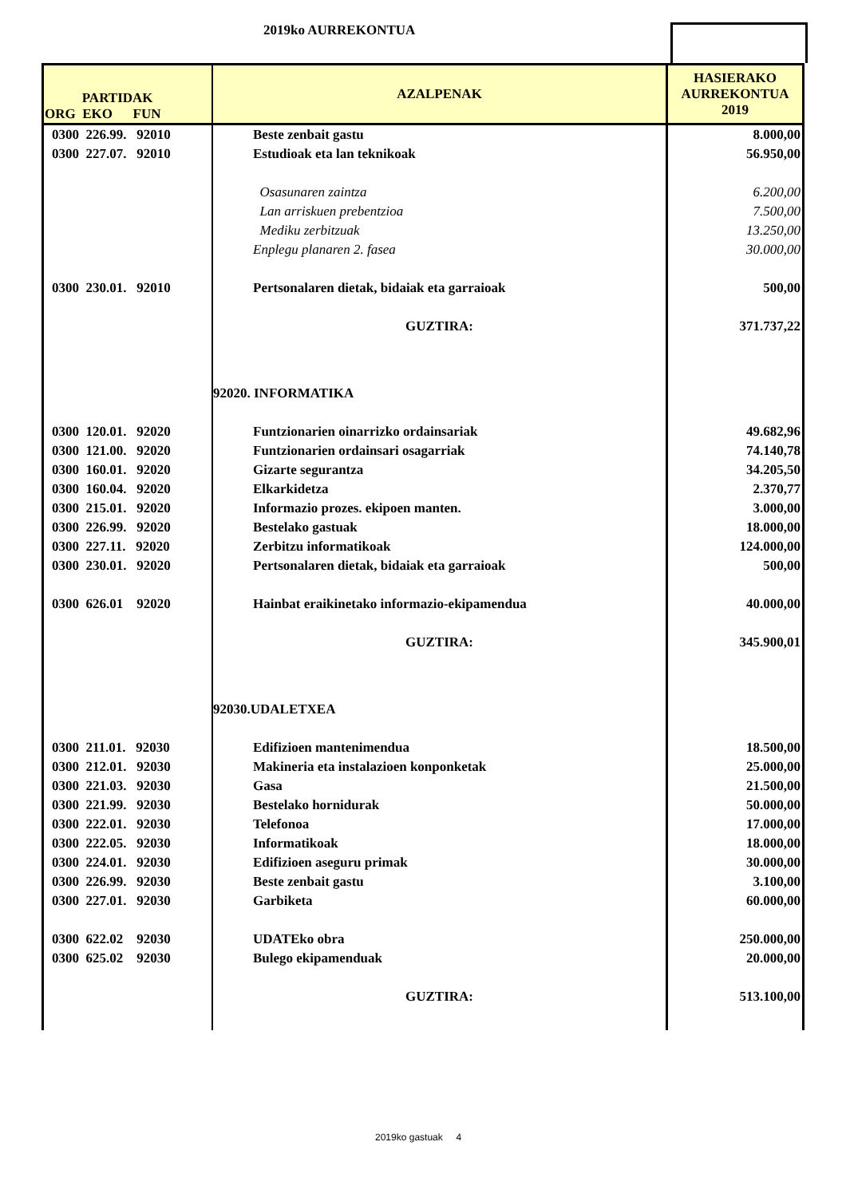2019ko AURREKONTUA
| PARTIDAK ORG EKO FUN | AZALPENAK | HASIERAKO AURREKONTUA 2019 |
| --- | --- | --- |
| 0300 226.99. 92010 | Beste zenbait gastu | 8.000,00 |
| 0300 227.07. 92010 | Estudioak eta lan teknikoak | 56.950,00 |
| | Osasunaren zaintza | 6.200,00 |
| | Lan arriskuen prebentzioa | 7.500,00 |
| | Mediku zerbitzuak | 13.250,00 |
| | Enplegu planaren 2. fasea | 30.000,00 |
| 0300 230.01. 92010 | Pertsonalaren dietak, bidaiak eta garraioak | 500,00 |
| | GUZTIRA: | 371.737,22 |
| | 92020. INFORMATIKA | |
| 0300 120.01. 92020 | Funtzionarien oinarrizko ordainsariak | 49.682,96 |
| 0300 121.00. 92020 | Funtzionarien ordainsari osagarriak | 74.140,78 |
| 0300 160.01. 92020 | Gizarte segurantza | 34.205,50 |
| 0300 160.04. 92020 | Elkarkidetza | 2.370,77 |
| 0300 215.01. 92020 | Informazio prozes. ekipoen manten. | 3.000,00 |
| 0300 226.99. 92020 | Bestelako gastuak | 18.000,00 |
| 0300 227.11. 92020 | Zerbitzu informatikoak | 124.000,00 |
| 0300 230.01. 92020 | Pertsonalaren dietak, bidaiak eta garraioak | 500,00 |
| 0300 626.01 92020 | Hainbat eraikinetako informazio-ekipamendua | 40.000,00 |
| | GUZTIRA: | 345.900,01 |
| | 92030.UDALETXEA | |
| 0300 211.01. 92030 | Edifizioen mantenimendua | 18.500,00 |
| 0300 212.01. 92030 | Makineria eta instalazioen konponketak | 25.000,00 |
| 0300 221.03. 92030 | Gasa | 21.500,00 |
| 0300 221.99. 92030 | Bestelako hornidurak | 50.000,00 |
| 0300 222.01. 92030 | Telefonoa | 17.000,00 |
| 0300 222.05. 92030 | Informatikoak | 18.000,00 |
| 0300 224.01. 92030 | Edifizioen aseguru primak | 30.000,00 |
| 0300 226.99. 92030 | Beste zenbait gastu | 3.100,00 |
| 0300 227.01. 92030 | Garbiketa | 60.000,00 |
| 0300 622.02 92030 | UDATEko obra | 250.000,00 |
| 0300 625.02 92030 | Bulego ekipamenduak | 20.000,00 |
| | GUZTIRA: | 513.100,00 |
2019ko gastuak 4